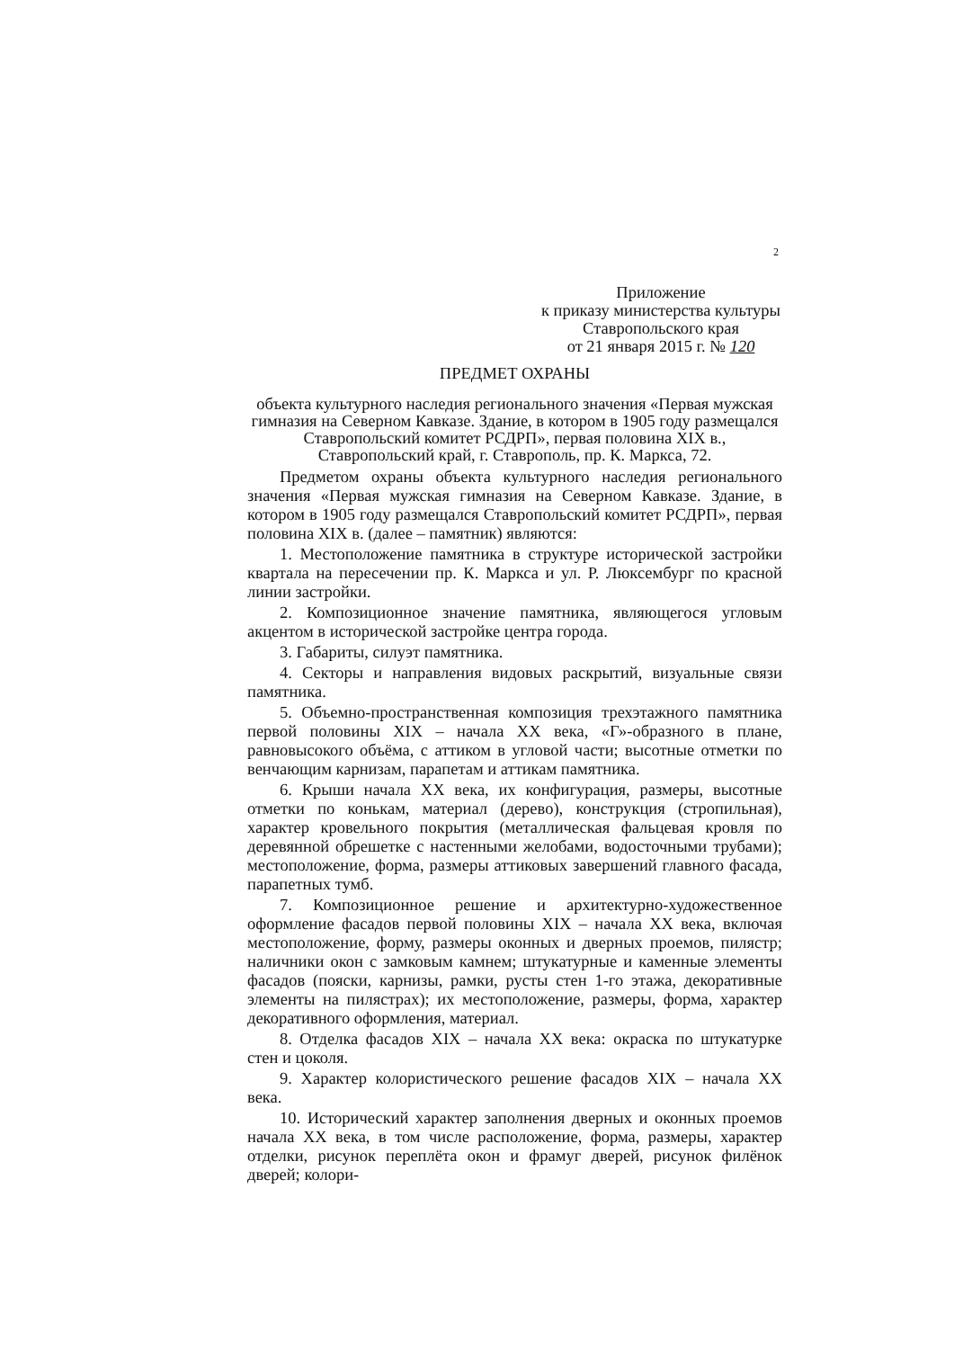2
Приложение
к приказу министерства культуры
Ставропольского края
от 21 января 2015 г. № 120
ПРЕДМЕТ ОХРАНЫ
объекта культурного наследия регионального значения «Первая мужская гимназия на Северном Кавказе. Здание, в котором в 1905 году размещался Ставропольский комитет РСДРП», первая половина XIX в., Ставропольский край, г. Ставрополь, пр. К. Маркса, 72.
Предметом охраны объекта культурного наследия регионального значения «Первая мужская гимназия на Северном Кавказе. Здание, в котором в 1905 году размещался Ставропольский комитет РСДРП», первая половина XIX в. (далее – памятник) являются:
1. Местоположение памятника в структуре исторической застройки квартала на пересечении пр. К. Маркса и ул. Р. Люксембург по красной линии застройки.
2. Композиционное значение памятника, являющегося угловым акцентом в исторической застройке центра города.
3. Габариты, силуэт памятника.
4. Секторы и направления видовых раскрытий, визуальные связи памятника.
5. Объемно-пространственная композиция трехэтажного памятника первой половины XIX – начала XX века, «Г»-образного в плане, равновысокого объёма, с аттиком в угловой части; высотные отметки по венчающим карнизам, парапетам и аттикам памятника.
6. Крыши начала XX века, их конфигурация, размеры, высотные отметки по конькам, материал (дерево), конструкция (стропильная), характер кровельного покрытия (металлическая фальцевая кровля по деревянной обрешетке с настенными желобами, водосточными трубами); местоположение, форма, размеры аттиковых завершений главного фасада, парапетных тумб.
7. Композиционное решение и архитектурно-художественное оформление фасадов первой половины XIX – начала XX века, включая местоположение, форму, размеры оконных и дверных проемов, пилястр; наличники окон с замковым камнем; штукатурные и каменные элементы фасадов (пояски, карнизы, рамки, русты стен 1-го этажа, декоративные элементы на пилястрах); их местоположение, размеры, форма, характер декоративного оформления, материал.
8. Отделка фасадов XIX – начала XX века: окраска по штукатурке стен и цоколя.
9. Характер колористического решение фасадов XIX – начала XX века.
10. Исторический характер заполнения дверных и оконных проемов начала XX века, в том числе расположение, форма, размеры, характер отделки, рисунок переплёта окон и фрамуг дверей, рисунок филёнок дверей; колори-